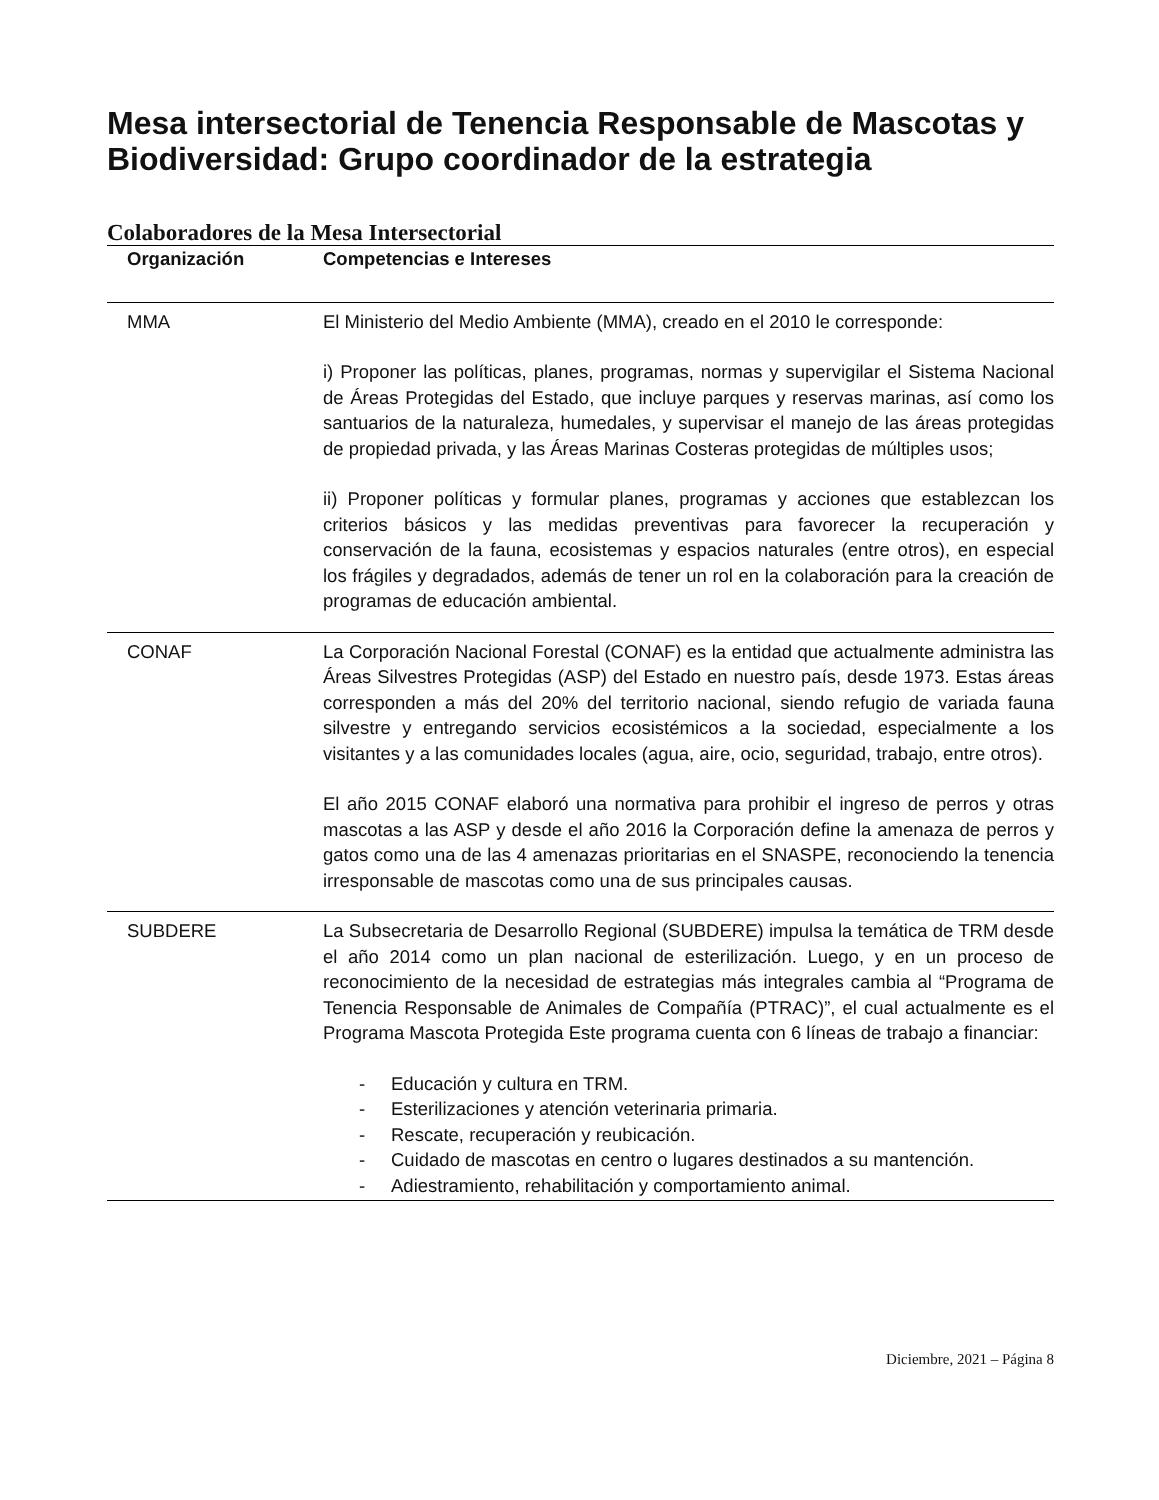Mesa intersectorial de Tenencia Responsable de Mascotas y Biodiversidad: Grupo coordinador de la estrategia
Colaboradores de la Mesa Intersectorial
| Organización | Competencias e Intereses |
| --- | --- |
| MMA | El Ministerio del Medio Ambiente (MMA), creado en el 2010 le corresponde: i) Proponer las políticas, planes, programas, normas y supervigilar el Sistema Nacional de Áreas Protegidas del Estado, que incluye parques y reservas marinas, así como los santuarios de la naturaleza, humedales, y supervisar el manejo de las áreas protegidas de propiedad privada, y las Áreas Marinas Costeras protegidas de múltiples usos; ii) Proponer políticas y formular planes, programas y acciones que establezcan los criterios básicos y las medidas preventivas para favorecer la recuperación y conservación de la fauna, ecosistemas y espacios naturales (entre otros), en especial los frágiles y degradados, además de tener un rol en la colaboración para la creación de programas de educación ambiental. |
| CONAF | La Corporación Nacional Forestal (CONAF) es la entidad que actualmente administra las Áreas Silvestres Protegidas (ASP) del Estado en nuestro país, desde 1973. Estas áreas corresponden a más del 20% del territorio nacional, siendo refugio de variada fauna silvestre y entregando servicios ecosistémicos a la sociedad, especialmente a los visitantes y a las comunidades locales (agua, aire, ocio, seguridad, trabajo, entre otros). El año 2015 CONAF elaboró una normativa para prohibir el ingreso de perros y otras mascotas a las ASP y desde el año 2016 la Corporación define la amenaza de perros y gatos como una de las 4 amenazas prioritarias en el SNASPE, reconociendo la tenencia irresponsable de mascotas como una de sus principales causas. |
| SUBDERE | La Subsecretaria de Desarrollo Regional (SUBDERE) impulsa la temática de TRM desde el año 2014 como un plan nacional de esterilización. Luego, y en un proceso de reconocimiento de la necesidad de estrategias más integrales cambia al “Programa de Tenencia Responsable de Animales de Compañía (PTRAC)”, el cual actualmente es el Programa Mascota Protegida Este programa cuenta con 6 líneas de trabajo a financiar: - Educación y cultura en TRM. - Esterilizaciones y atención veterinaria primaria. - Rescate, recuperación y reubicación. - Cuidado de mascotas en centro o lugares destinados a su mantención. - Adiestramiento, rehabilitación y comportamiento animal. |
Diciembre, 2021 – Página 8